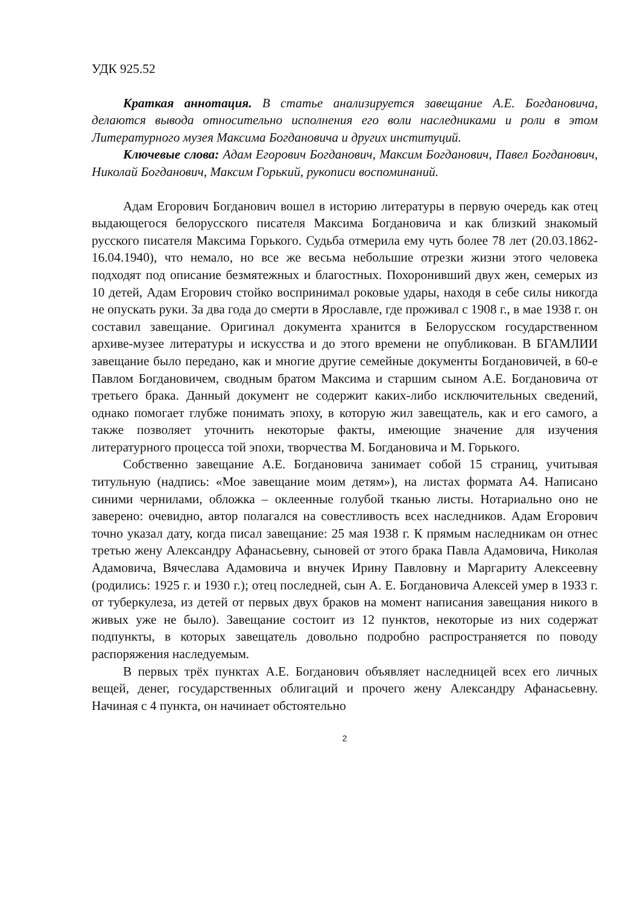УДК 925.52
Краткая аннотация. В статье анализируется завещание А.Е. Богдановича, делаются вывода относительно исполнения его воли наследниками и роли в этом Литературного музея Максима Богдановича и других институций.
Ключевые слова: Адам Егорович Богданович, Максим Богданович, Павел Богданович, Николай Богданович, Максим Горький, рукописи воспоминаний.
Адам Егорович Богданович вошел в историю литературы в первую очередь как отец выдающегося белорусского писателя Максима Богдановича и как близкий знакомый русского писателя Максима Горького. Судьба отмерила ему чуть более 78 лет (20.03.1862-16.04.1940), что немало, но все же весьма небольшие отрезки жизни этого человека подходят под описание безмятежных и благостных. Похоронивший двух жен, семерых из 10 детей, Адам Егорович стойко воспринимал роковые удары, находя в себе силы никогда не опускать руки. За два года до смерти в Ярославле, где проживал с 1908 г., в мае 1938 г. он составил завещание. Оригинал документа хранится в Белорусском государственном архиве-музее литературы и искусства и до этого времени не опубликован. В БГАМЛИИ завещание было передано, как и многие другие семейные документы Богдановичей, в 60-е Павлом Богдановичем, сводным братом Максима и старшим сыном А.Е. Богдановича от третьего брака. Данный документ не содержит каких-либо исключительных сведений, однако помогает глубже понимать эпоху, в которую жил завещатель, как и его самого, а также позволяет уточнить некоторые факты, имеющие значение для изучения литературного процесса той эпохи, творчества М. Богдановича и М. Горького.
Собственно завещание А.Е. Богдановича занимает собой 15 страниц, учитывая титульную (надпись: «Мое завещание моим детям»), на листах формата А4. Написано синими чернилами, обложка – оклеенные голубой тканью листы. Нотариально оно не заверено: очевидно, автор полагался на совестливость всех наследников. Адам Егорович точно указал дату, когда писал завещание: 25 мая 1938 г. К прямым наследникам он отнес третью жену Александру Афанасьевну, сыновей от этого брака Павла Адамовича, Николая Адамовича, Вячеслава Адамовича и внучек Ирину Павловну и Маргариту Алексеевну (родились: 1925 г. и 1930 г.); отец последней, сын А. Е. Богдановича Алексей умер в 1933 г. от туберкулеза, из детей от первых двух браков на момент написания завещания никого в живых уже не было). Завещание состоит из 12 пунктов, некоторые из них содержат подпункты, в которых завещатель довольно подробно распространяется по поводу распоряжения наследуемым.
В первых трёх пунктах А.Е. Богданович объявляет наследницей всех его личных вещей, денег, государственных облигаций и прочего жену Александру Афанасьевну. Начиная с 4 пункта, он начинает обстоятельно
2